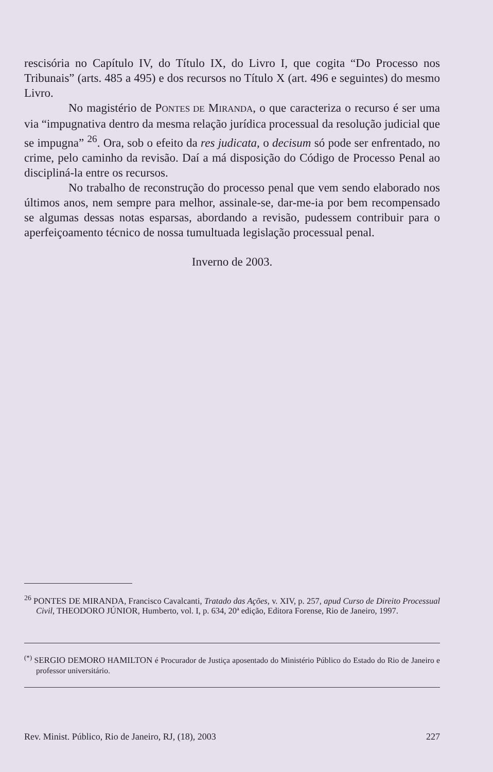rescisória no Capítulo IV, do Título IX, do Livro I, que cogita “Do Processo nos Tribunais” (arts. 485 a 495) e dos recursos no Título X (art. 496 e seguintes) do mesmo Livro.
No magistério de PONTES DE MIRANDA, o que caracteriza o recurso é ser uma via “impugnativa dentro da mesma relação jurídica processual da resolução judicial que se impugna” <sup>26</sup>. Ora, sob o efeito da res judicata, o decisum só pode ser enfrentado, no crime, pelo caminho da revisão. Daí a má disposição do Código de Processo Penal ao discipliná-la entre os recursos.
No trabalho de reconstrução do processo penal que vem sendo elaborado nos últimos anos, nem sempre para melhor, assinale-se, dar-me-ia por bem recompensado se algumas dessas notas esparsas, abordando a revisão, pudessem contribuir para o aperfeiçoamento técnico de nossa tumultuada legislação processual penal.
Inverno de 2003.
<sup>26</sup> PONTES DE MIRANDA, Francisco Cavalcanti, Tratado das Ações, v. XIV, p. 257, apud Curso de Direito Processual Civil, THEODORO JÚNIOR, Humberto, vol. I, p. 634, 20ª edição, Editora Forense, Rio de Janeiro, 1997.
<sup>(*)</sup> SERGIO DEMORO HAMILTON é Procurador de Justiça aposentado do Ministério Público do Estado do Rio de Janeiro e professor universitário.
Rev. Minist. Público, Rio de Janeiro, RJ, (18), 2003 227